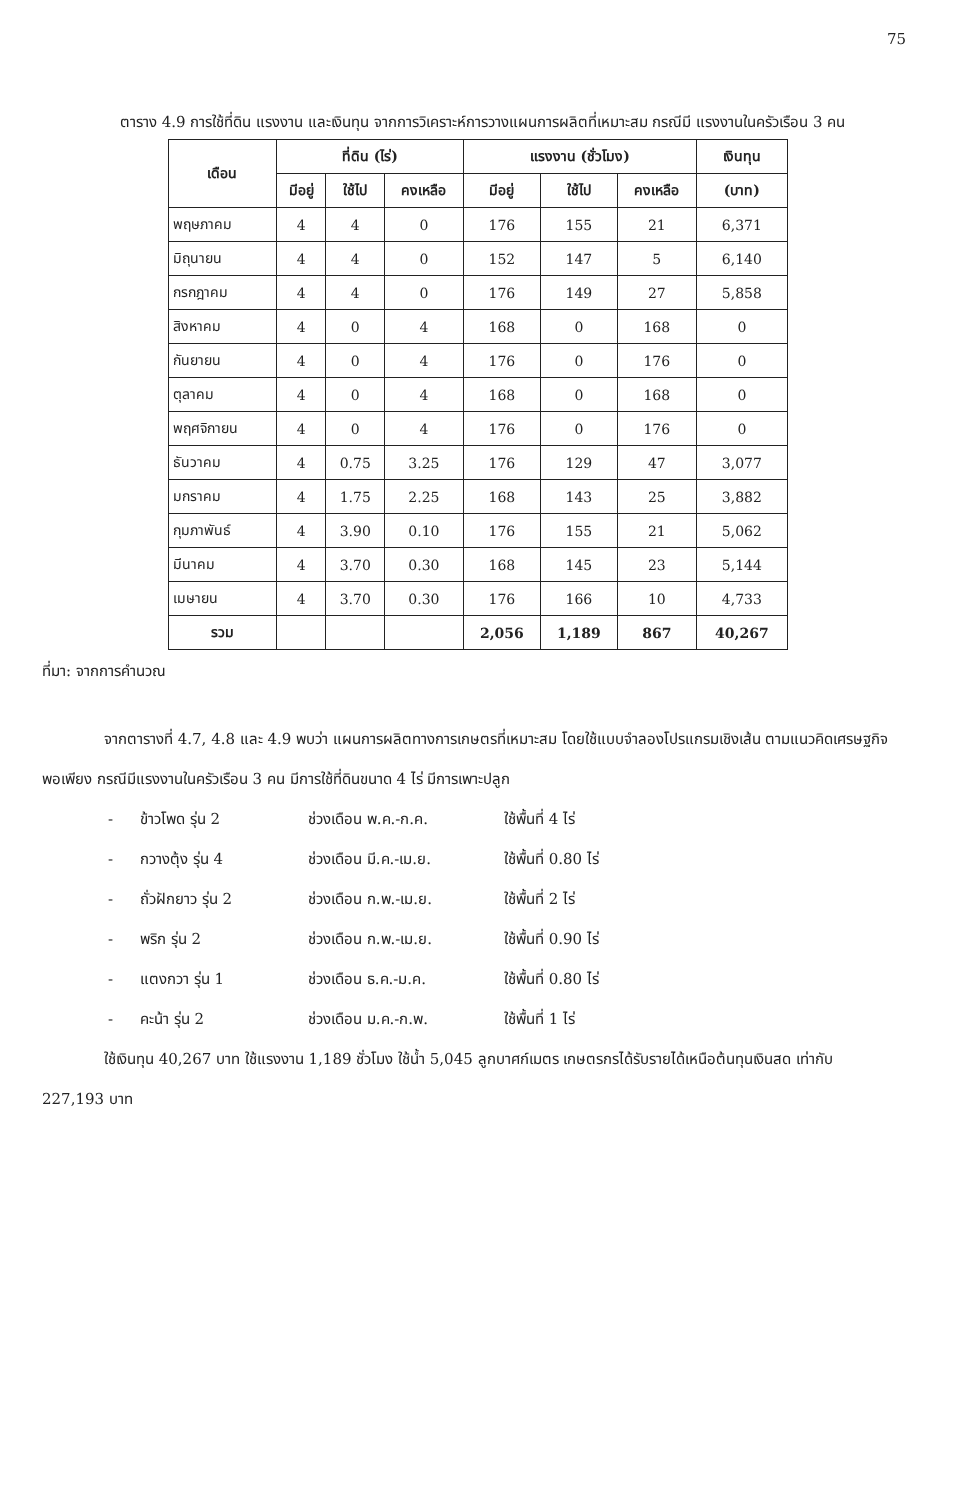75
ตาราง 4.9 การใช้ที่ดิน แรงงาน และเงินทุน จากการวิเคราะห์การวางแผนการผลิตที่เหมาะสม กรณีมี แรงงานในครัวเรือน 3 คน
| เดือน | ที่ดิน (ไร่) | | | แรงงาน (ชั่วโมง) | | | เงินทุน |
| --- | --- | --- | --- | --- | --- | --- | --- |
| | มีอยู่ | ใช้ไป | คงเหลือ | มีอยู่ | ใช้ไป | คงเหลือ | (บาท) |
| พฤษภาคม | 4 | 4 | 0 | 176 | 155 | 21 | 6,371 |
| มิถุนายน | 4 | 4 | 0 | 152 | 147 | 5 | 6,140 |
| กรกฎาคม | 4 | 4 | 0 | 176 | 149 | 27 | 5,858 |
| สิงหาคม | 4 | 0 | 4 | 168 | 0 | 168 | 0 |
| กันยายน | 4 | 0 | 4 | 176 | 0 | 176 | 0 |
| ตุลาคม | 4 | 0 | 4 | 168 | 0 | 168 | 0 |
| พฤศจิกายน | 4 | 0 | 4 | 176 | 0 | 176 | 0 |
| ธันวาคม | 4 | 0.75 | 3.25 | 176 | 129 | 47 | 3,077 |
| มกราคม | 4 | 1.75 | 2.25 | 168 | 143 | 25 | 3,882 |
| กุมภาพันธ์ | 4 | 3.90 | 0.10 | 176 | 155 | 21 | 5,062 |
| มีนาคม | 4 | 3.70 | 0.30 | 168 | 145 | 23 | 5,144 |
| เมษายน | 4 | 3.70 | 0.30 | 176 | 166 | 10 | 4,733 |
| รวม | | | | 2,056 | 1,189 | 867 | 40,267 |
ที่มา: จากการคำนวณ
จากตารางที่ 4.7, 4.8 และ 4.9 พบว่า แผนการผลิตทางการเกษตรที่เหมาะสม โดยใช้แบบจำลองโปรแกรมเชิงเส้น ตามแนวคิดเศรษฐกิจพอเพียง กรณีมีแรงงานในครัวเรือน 3 คน มีการใช้ที่ดินขนาด 4 ไร่ มีการเพาะปลูก
- ข้าวโพด รุ่น 2 ช่วงเดือน พ.ค.-ก.ค. ใช้พื้นที่ 4 ไร่
- กวางตุ้ง รุ่น 4 ช่วงเดือน มี.ค.-เม.ย. ใช้พื้นที่ 0.80 ไร่
- ถั่วฝักยาว รุ่น 2 ช่วงเดือน ก.พ.-เม.ย. ใช้พื้นที่ 2 ไร่
- พริก รุ่น 2 ช่วงเดือน ก.พ.-เม.ย. ใช้พื้นที่ 0.90 ไร่
- แตงกวา รุ่น 1 ช่วงเดือน ธ.ค.-ม.ค. ใช้พื้นที่ 0.80 ไร่
- คะน้า รุ่น 2 ช่วงเดือน ม.ค.-ก.พ. ใช้พื้นที่ 1 ไร่
ใช้เงินทุน 40,267 บาท ใช้แรงงาน 1,189 ชั่วโมง ใช้น้ำ 5,045 ลูกบาศก์เมตร เกษตรกรได้รับรายได้เหนือต้นทุนเงินสด เท่ากับ 227,193 บาท